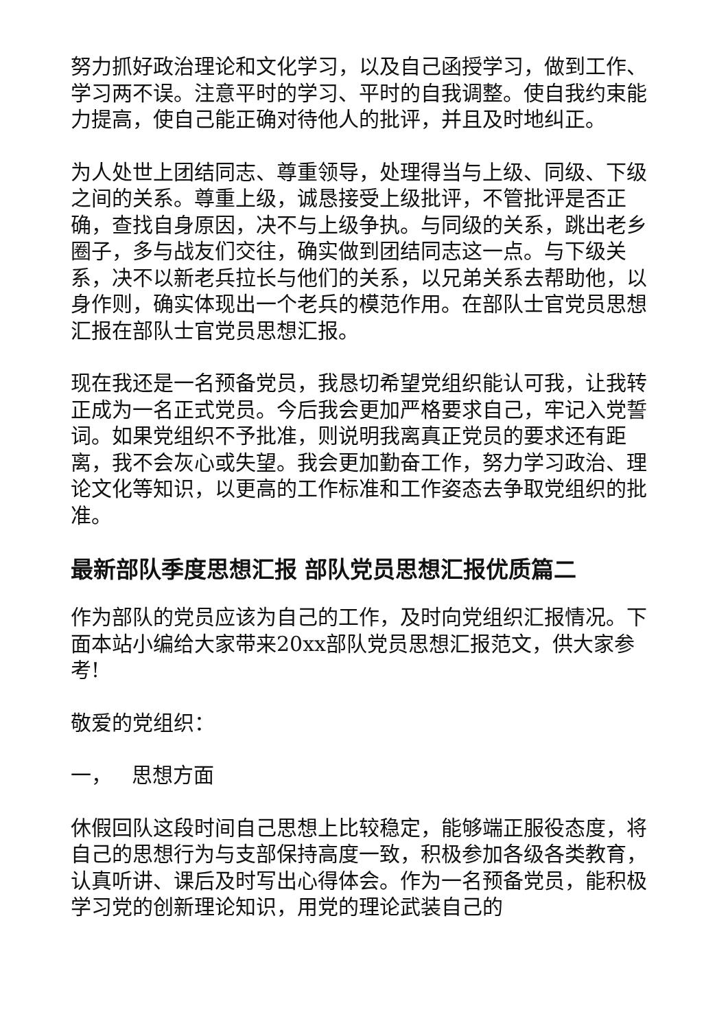努力抓好政治理论和文化学习，以及自己函授学习，做到工作、学习两不误。注意平时的学习、平时的自我调整。使自我约束能力提高，使自己能正确对待他人的批评，并且及时地纠正。
为人处世上团结同志、尊重领导，处理得当与上级、同级、下级之间的关系。尊重上级，诚恳接受上级批评，不管批评是否正确，查找自身原因，决不与上级争执。与同级的关系，跳出老乡圈子，多与战友们交往，确实做到团结同志这一点。与下级关系，决不以新老兵拉长与他们的关系，以兄弟关系去帮助他，以身作则，确实体现出一个老兵的模范作用。在部队士官党员思想汇报在部队士官党员思想汇报。
现在我还是一名预备党员，我恳切希望党组织能认可我，让我转正成为一名正式党员。今后我会更加严格要求自己，牢记入党誓词。如果党组织不予批准，则说明我离真正党员的要求还有距离，我不会灰心或失望。我会更加勤奋工作，努力学习政治、理论文化等知识，以更高的工作标准和工作姿态去争取党组织的批准。
最新部队季度思想汇报 部队党员思想汇报优质篇二
作为部队的党员应该为自己的工作，及时向党组织汇报情况。下面本站小编给大家带来20xx部队党员思想汇报范文，供大家参考!
敬爱的党组织：
一， 思想方面
休假回队这段时间自己思想上比较稳定，能够端正服役态度，将自己的思想行为与支部保持高度一致，积极参加各级各类教育，认真听讲、课后及时写出心得体会。作为一名预备党员，能积极学习党的创新理论知识，用党的理论武装自己的